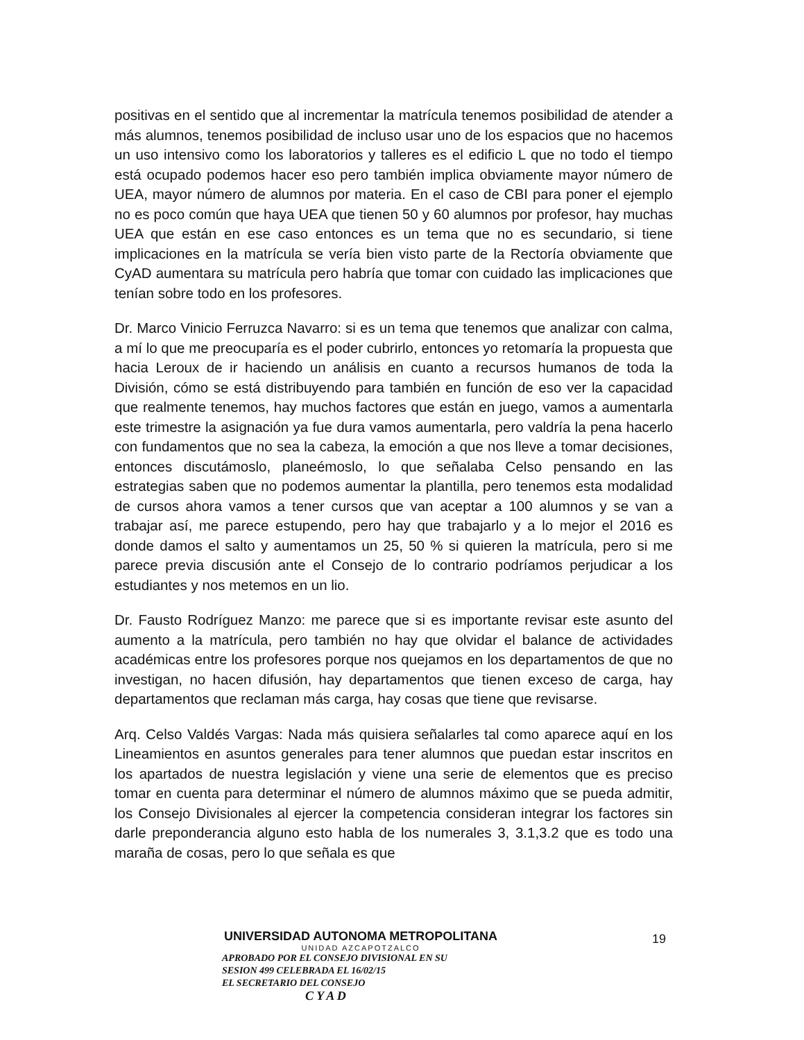positivas en el sentido que al incrementar la matrícula tenemos posibilidad de atender a más alumnos, tenemos posibilidad de incluso usar uno de los espacios que no hacemos un uso intensivo como los laboratorios y talleres es el edificio L que no todo el tiempo está ocupado podemos hacer eso pero también implica obviamente mayor número de UEA, mayor número de alumnos por materia. En el caso de CBI para poner el ejemplo no es poco común que haya UEA que tienen 50 y 60 alumnos por profesor, hay muchas UEA que están en ese caso entonces es un tema que no es secundario, si tiene implicaciones en la matrícula se vería bien visto parte de la Rectoría obviamente que CyAD aumentara su matrícula pero habría que tomar con cuidado las implicaciones que tenían sobre todo en los profesores.
Dr. Marco Vinicio Ferruzca Navarro: si es un tema que tenemos que analizar con calma, a mí lo que me preocuparía es el poder cubrirlo, entonces yo retomaría la propuesta que hacia Leroux de ir haciendo un análisis en cuanto a recursos humanos de toda la División, cómo se está distribuyendo para también en función de eso ver la capacidad que realmente tenemos, hay muchos factores que están en juego, vamos a aumentarla este trimestre la asignación ya fue dura vamos aumentarla, pero valdría la pena hacerlo con fundamentos que no sea la cabeza, la emoción a que nos lleve a tomar decisiones, entonces discutámoslo, planeémoslo, lo que señalaba Celso pensando en las estrategias saben que no podemos aumentar la plantilla, pero tenemos esta modalidad de cursos ahora vamos a tener cursos que van aceptar a 100 alumnos y se van a trabajar así, me parece estupendo, pero hay que trabajarlo y a lo mejor el 2016 es donde damos el salto y aumentamos un 25, 50 % si quieren la matrícula, pero si me parece previa discusión ante el Consejo de lo contrario podríamos perjudicar a los estudiantes y nos metemos en un lio.
Dr. Fausto Rodríguez Manzo: me parece que si es importante revisar este asunto del aumento a la matrícula, pero también no hay que olvidar el balance de actividades académicas entre los profesores porque nos quejamos en los departamentos de que no investigan, no hacen difusión, hay departamentos que tienen exceso de carga, hay departamentos que reclaman más carga, hay cosas que tiene que revisarse.
Arq. Celso Valdés Vargas: Nada más quisiera señalarles tal como aparece aquí en los Lineamientos en asuntos generales para tener alumnos que puedan estar inscritos en los apartados de nuestra legislación y viene una serie de elementos que es preciso tomar en cuenta para determinar el número de alumnos máximo que se pueda admitir, los Consejo Divisionales al ejercer la competencia consideran integrar los factores sin darle preponderancia alguno esto habla de los numerales 3, 3.1,3.2 que es todo una maraña de cosas, pero lo que señala es que
UNIVERSIDAD AUTONOMA METROPOLITANA
UNIDAD AZCAPOTZALCO
APROBADO POR EL CONSEJO DIVISIONAL EN SU
SESION 499 CELEBRADA EL 16/02/15
EL SECRETARIO DEL CONSEJO
C Y A D
19